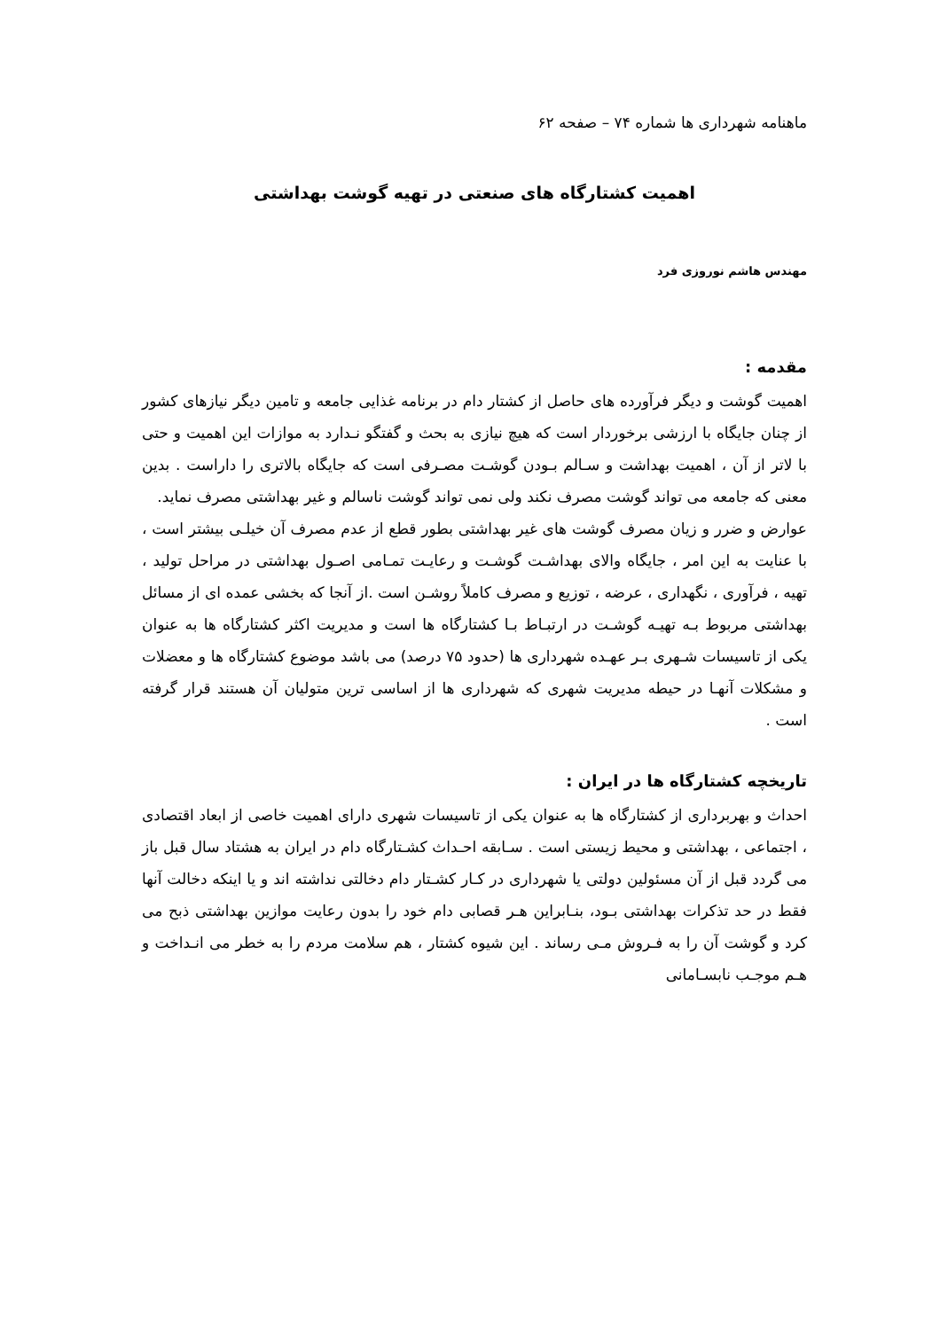ماهنامه شهرداری ها شماره ۷۴ – صفحه ۶۲
اهمیت کشتارگاه های صنعتی در تهیه گوشت بهداشتی
مهندس هاشم نوروزی فرد
مقدمه :
اهمیت گوشت و دیگر فرآورده های حاصل از کشتار دام در برنامه غذایی جامعه و تامین دیگر نیازهای کشور از چنان جایگاه با ارزشی برخوردار است که هیچ نیازی به بحث و گفتگو نـدارد به موازات این اهمیت و حتی با لاتر از آن ، اهمیت بهداشت و سـالم بـودن گوشـت مصـرفی است که جایگاه بالاتری را داراست . بدین معنی که جامعه می تواند گوشت مصرف نکند ولی نمی تواند گوشت ناسالم و غیر بهداشتی مصرف نماید.
عوارض و ضرر و زیان مصرف گوشت های غیر بهداشتی بطور قطع از عدم مصرف آن خیلـی بیشتر است ، با عنایت به این امر ، جایگاه والای بهداشـت گوشـت و رعایـت تمـامی اصـول بهداشتی در مراحل تولید ، تهیه ، فرآوری ، نگهداری ، عرضه ، توزیع و مصرف کاملاً روشـن است .از آنجا که بخشی عمده ای از مسائل بهداشتی مربوط بـه تهیـه گوشـت در ارتبـاط بـا کشتارگاه ها است و مدیریت اکثر کشتارگاه ها به عنوان یکی از تاسیسات شـهری بـر عهـده شهرداری ها (حدود ۷۵ درصد) می باشد موضوع کشتارگاه ها و معضلات و مشکلات آنهـا در حیطه مدیریت شهری که شهرداری ها از اساسی ترین متولیان آن هستند قرار گرفته است .
تاریخچه کشتارگاه ها در ایران :
احداث و بهربرداری از کشتارگاه ها به عنوان یکی از تاسیسات شهری دارای اهمیت خاصی از ابعاد اقتصادی ، اجتماعی ، بهداشتی و محیط زیستی است . سـابقه احـداث کشـتارگاه دام در ایران به هشتاد سال قبل باز می گردد قبل از آن مسئولین دولتی یا شهرداری در کـار کشـتار دام دخالتی نداشته اند و یا اینکه دخالت آنها فقط در حد تذکرات بهداشتی بـود، بنـابراین هـر قصابی دام خود را بدون رعایت موازین بهداشتی ذبح می کرد و گوشت آن را به فـروش مـی رساند . این شیوه کشتار ، هم سلامت مردم را به خطر می انـداخت و هـم موجـب نابسـامانی